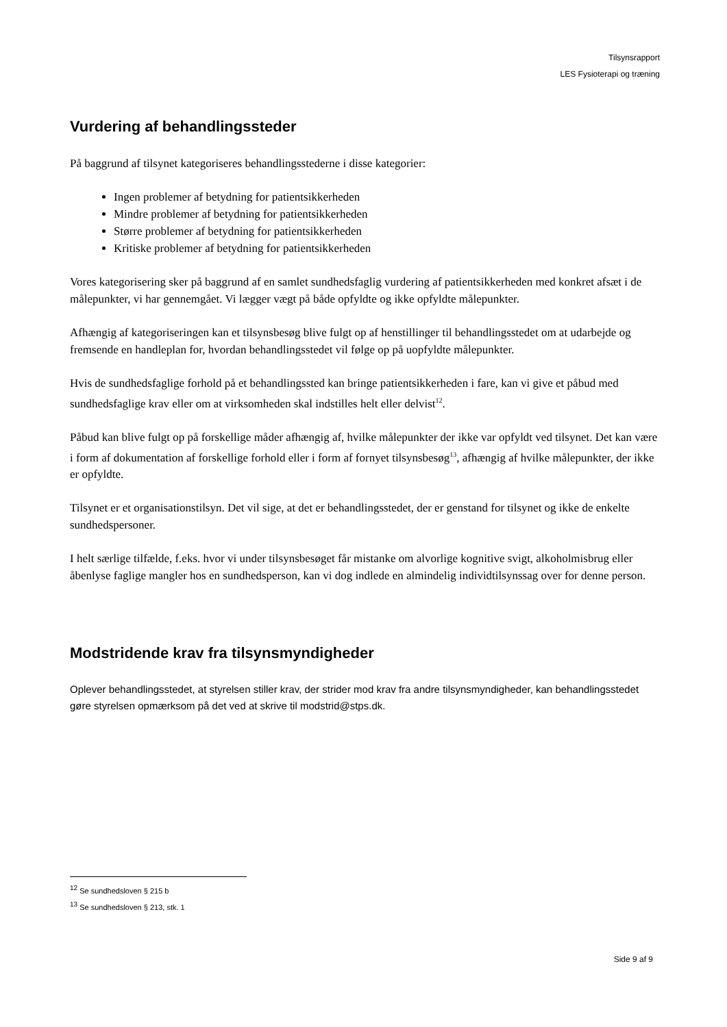Tilsynsrapport
LES Fysioterapi og træning
Vurdering af behandlingssteder
På baggrund af tilsynet kategoriseres behandlingsstederne i disse kategorier:
Ingen problemer af betydning for patientsikkerheden
Mindre problemer af betydning for patientsikkerheden
Større problemer af betydning for patientsikkerheden
Kritiske problemer af betydning for patientsikkerheden
Vores kategorisering sker på baggrund af en samlet sundhedsfaglig vurdering af patientsikkerheden med konkret afsæt i de målepunkter, vi har gennemgået. Vi lægger vægt på både opfyldte og ikke opfyldte målepunkter.
Afhængig af kategoriseringen kan et tilsynsbesøg blive fulgt op af henstillinger til behandlingsstedet om at udarbejde og fremsende en handleplan for, hvordan behandlingsstedet vil følge op på uopfyldte målepunkter.
Hvis de sundhedsfaglige forhold på et behandlingssted kan bringe patientsikkerheden i fare, kan vi give et påbud med sundhedsfaglige krav eller om at virksomheden skal indstilles helt eller delvist<sup>12</sup>.
Påbud kan blive fulgt op på forskellige måder afhængig af, hvilke målepunkter der ikke var opfyldt ved tilsynet. Det kan være i form af dokumentation af forskellige forhold eller i form af fornyet tilsynsbesøg<sup>13</sup>, afhængig af hvilke målepunkter, der ikke er opfyldte.
Tilsynet er et organisationstilsyn. Det vil sige, at det er behandlingsstedet, der er genstand for tilsynet og ikke de enkelte sundhedspersoner.
I helt særlige tilfælde, f.eks. hvor vi under tilsynsbesøget får mistanke om alvorlige kognitive svigt, alkoholmisbrug eller åbenlyse faglige mangler hos en sundhedsperson, kan vi dog indlede en almindelig individtilsynssag over for denne person.
Modstridende krav fra tilsynsmyndigheder
Oplever behandlingsstedet, at styrelsen stiller krav, der strider mod krav fra andre tilsynsmyndigheder, kan behandlingsstedet gøre styrelsen opmærksom på det ved at skrive til modstrid@stps.dk.
<sup>12</sup> Se sundhedsloven § 215 b
<sup>13</sup> Se sundhedsloven § 213, stk. 1
Side 9 af 9